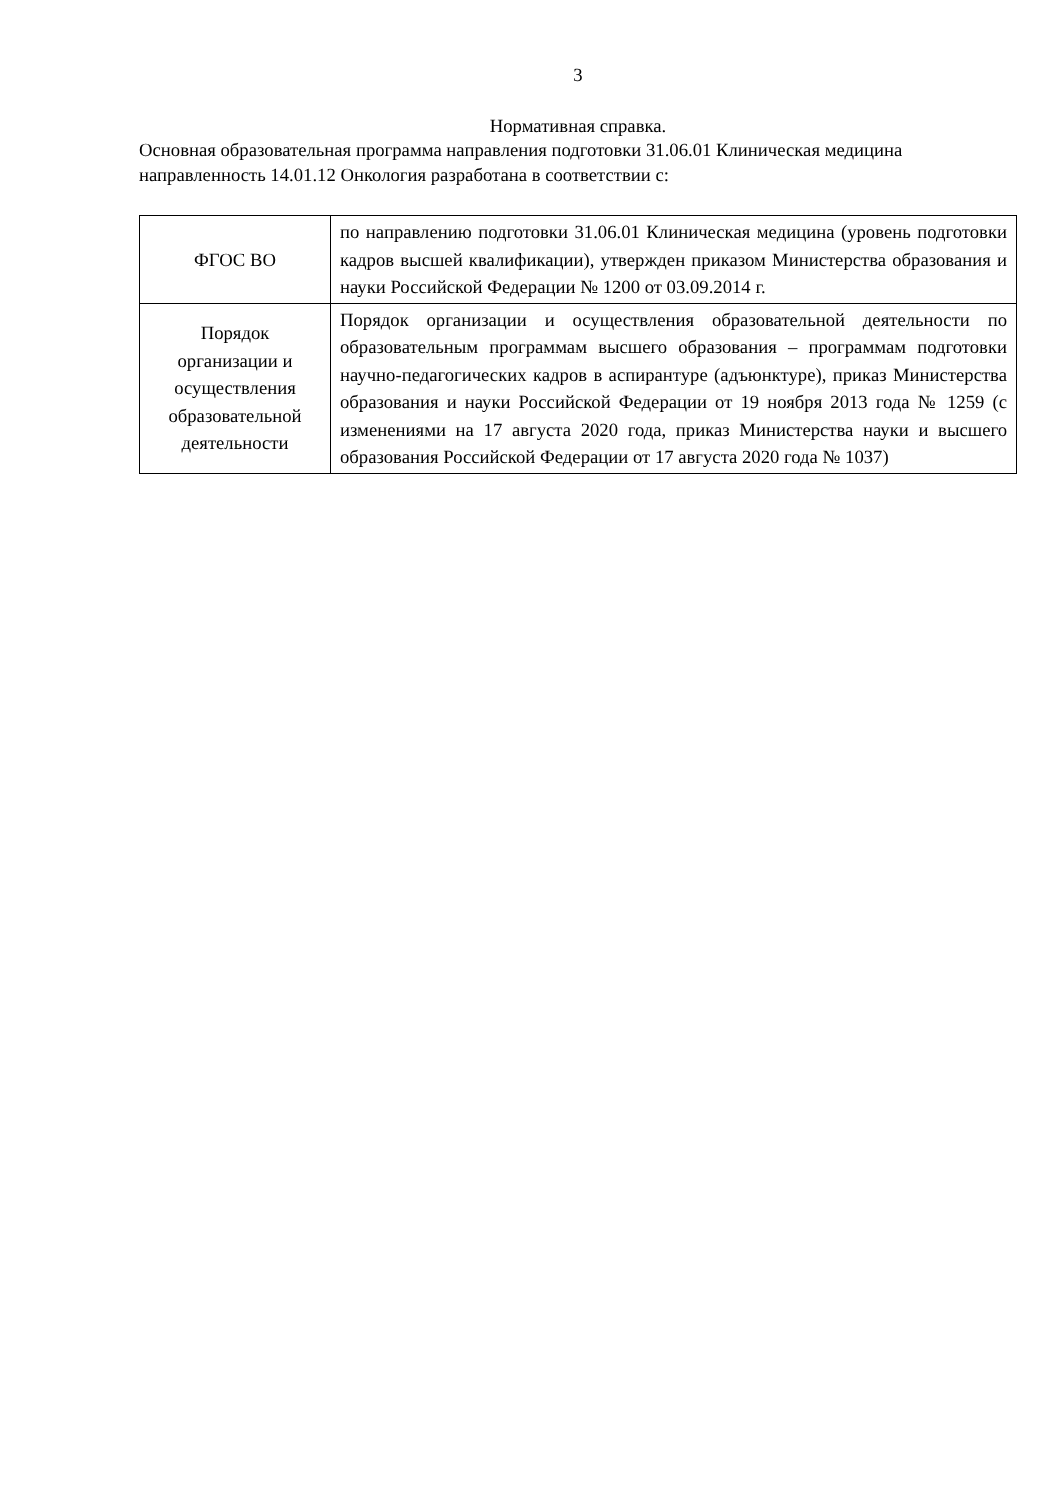3
Нормативная справка.
Основная образовательная программа направления подготовки 31.06.01 Клиническая медицина направленность 14.01.12 Онкология разработана в соответствии с:
| ФГОС ВО | по направлению подготовки 31.06.01 Клиническая медицина (уровень подготовки кадров высшей квалификации), утвержден приказом Министерства образования и науки Российской Федерации № 1200 от 03.09.2014 г. |
| Порядок организации и осуществления образовательной деятельности | Порядок организации и осуществления образовательной деятельности по образовательным программам высшего образования – программам подготовки научно-педагогических кадров в аспирантуре (адъюнктуре), приказ Министерства образования и науки Российской Федерации от 19 ноября 2013 года № 1259 (с изменениями на 17 августа 2020 года, приказ Министерства науки и высшего образования Российской Федерации от 17 августа 2020 года № 1037) |